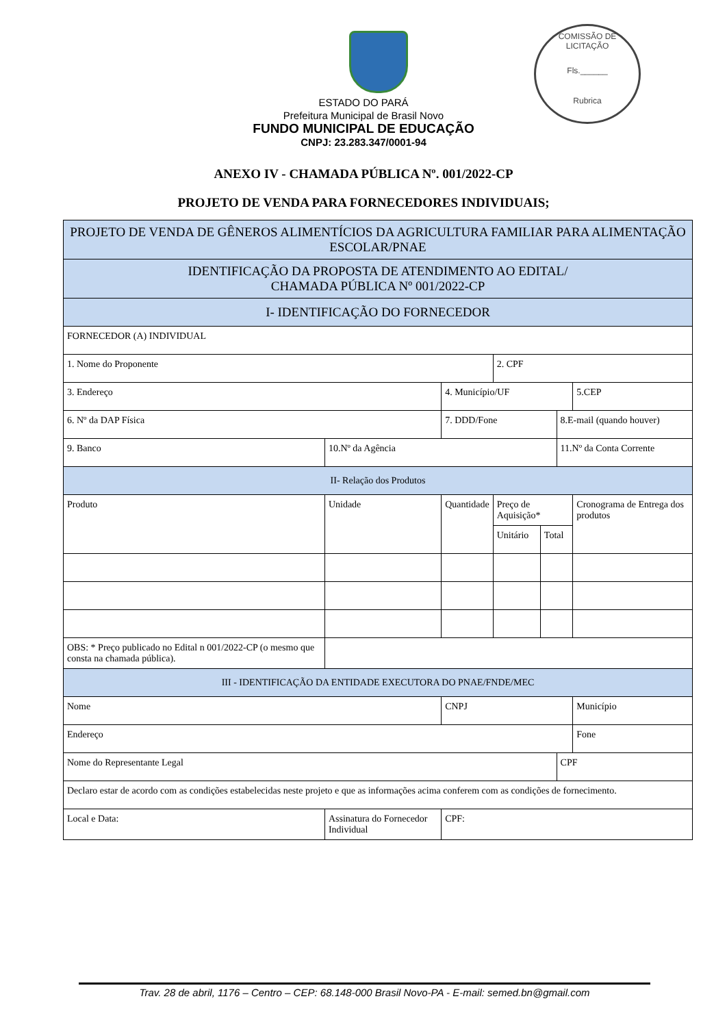COMISSÃO DE LICITAÇÃO
Fls.______
Rubrica
ESTADO DO PARÁ
Prefeitura Municipal de Brasil Novo
FUNDO MUNICIPAL DE EDUCAÇÃO
CNPJ: 23.283.347/0001-94
ANEXO IV - CHAMADA PÚBLICA Nº. 001/2022-CP
PROJETO DE VENDA PARA FORNECEDORES INDIVIDUAIS;
| PROJETO DE VENDA DE GÊNEROS ALIMENTÍCIOS DA AGRICULTURA FAMILIAR PARA ALIMENTAÇÃO ESCOLAR/PNAE | | | | | | | |
| IDENTIFICAÇÃO DA PROPOSTA DE ATENDIMENTO AO EDITAL/ CHAMADA PÚBLICA Nº 001/2022-CP | | | | | | | |
| I- IDENTIFICAÇÃO DO FORNECEDOR | | | | | | | |
| FORNECEDOR (A) INDIVIDUAL | | | | | | | |
| 1. Nome do Proponente | | | | 2. CPF | | | |
| 3. Endereço | | | 4. Município/UF | | | | 5.CEP |
| 6. Nº da DAP Física | | | 7. DDD/Fone | | | 8.E-mail (quando houver) | |
| 9. Banco | | 10.Nº da Agência | | | | 11.Nº da Conta Corrente | |
| II- Relação dos Produtos | | | | | | | |
| Produto | | Unidade | Quantidade | Preço de Aquisição* | | | Cronograma de Entrega dos produtos |
| | | | | Unitário | Total | | |
| OBS: * Preço publicado no Edital n 001/2022-CP (o mesmo que consta na chamada pública). | | | | | | | |
| III - IDENTIFICAÇÃO DA ENTIDADE EXECUTORA DO PNAE/FNDE/MEC | | | | | | | |
| Nome | | | CNPJ | | | | Município |
| Endereço | | | | | | | Fone |
| Nome do Representante Legal | | | | | | CPF | |
| Declaro estar de acordo com as condições estabelecidas neste projeto e que as informações acima conferem com as condições de fornecimento. | | | | | | | |
| Local e Data: | Assinatura do Fornecedor Individual | | CPF: | | | | |
Trav. 28 de abril, 1176 – Centro – CEP: 68.148-000 Brasil Novo-PA - E-mail: semed.bn@gmail.com